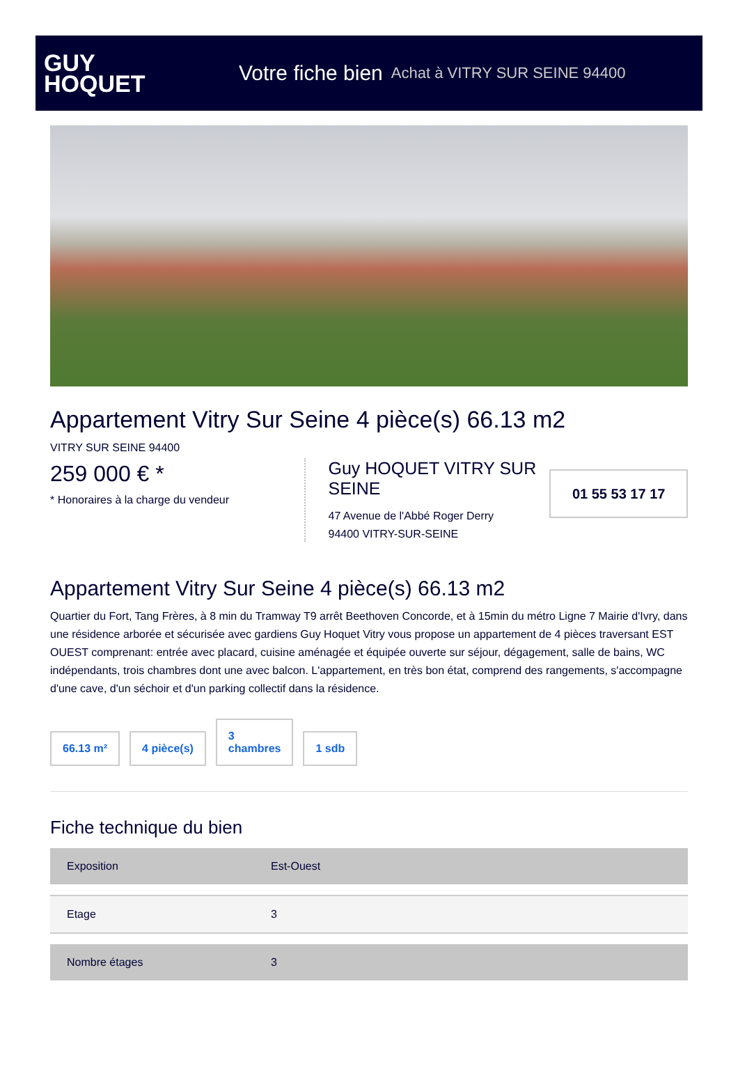GUY
HOQUET
Votre fiche bien Achat à VITRY SUR SEINE 94400
Appartement Vitry Sur Seine 4 pièce(s) 66.13 m2
VITRY SUR SEINE 94400
259 000 € *
* Honoraires à la charge du vendeur
Guy HOQUET VITRY SUR SEINE
47 Avenue de l'Abbé Roger Derry
94400 VITRY-SUR-SEINE
01 55 53 17 17
Appartement Vitry Sur Seine 4 pièce(s) 66.13 m2
Quartier du Fort, Tang Frères, à 8 min du Tramway T9 arrêt Beethoven Concorde, et à 15min du métro Ligne 7 Mairie d'Ivry, dans une résidence arborée et sécurisée avec gardiens Guy Hoquet Vitry vous propose un appartement de 4 pièces traversant EST OUEST comprenant: entrée avec placard, cuisine aménagée et équipée ouverte sur séjour, dégagement, salle de bains, WC indépendants, trois chambres dont une avec balcon. L'appartement, en très bon état, comprend des rangements, s'accompagne d'une cave, d'un séchoir et d'un parking collectif dans la résidence.
66.13 m²
4 pièce(s)
3
chambres
1 sdb
Fiche technique du bien
| Exposition | Est-Ouest |
| Etage | 3 |
| Nombre étages | 3 |